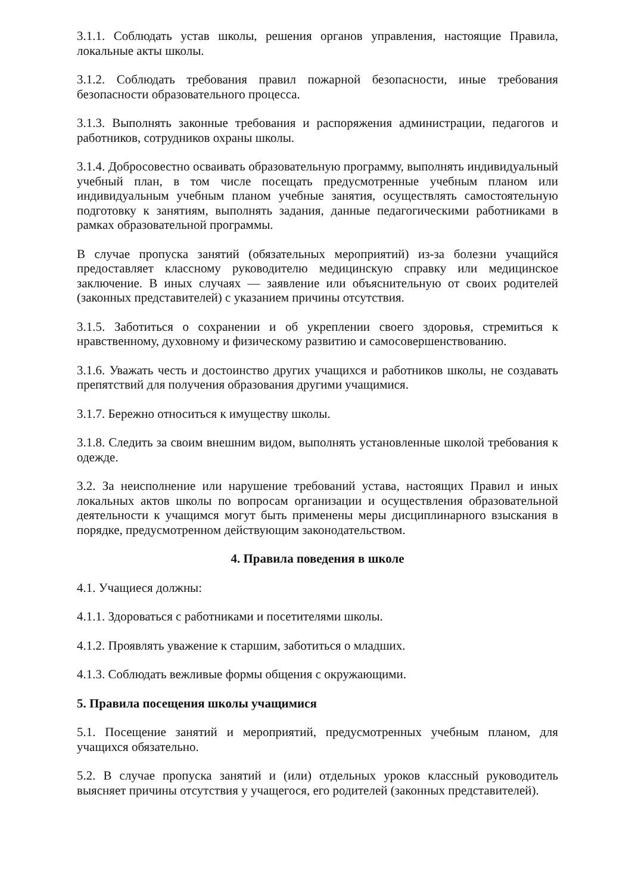3.1.1. Соблюдать устав школы, решения органов управления, настоящие Правила, локальные акты школы.
3.1.2. Соблюдать требования правил пожарной безопасности, иные требования безопасности образовательного процесса.
3.1.3. Выполнять законные требования и распоряжения администрации, педагогов и работников, сотрудников охраны школы.
3.1.4. Добросовестно осваивать образовательную программу, выполнять индивидуальный учебный план, в том числе посещать предусмотренные учебным планом или индивидуальным учебным планом учебные занятия, осуществлять самостоятельную подготовку к занятиям, выполнять задания, данные педагогическими работниками в рамках образовательной программы.
В случае пропуска занятий (обязательных мероприятий) из-за болезни учащийся предоставляет классному руководителю медицинскую справку или медицинское заключение. В иных случаях — заявление или объяснительную от своих родителей (законных представителей) с указанием причины отсутствия.
3.1.5. Заботиться о сохранении и об укреплении своего здоровья, стремиться к нравственному, духовному и физическому развитию и самосовершенствованию.
3.1.6. Уважать честь и достоинство других учащихся и работников школы, не создавать препятствий для получения образования другими учащимися.
3.1.7. Бережно относиться к имуществу школы.
3.1.8. Следить за своим внешним видом, выполнять установленные школой требования к одежде.
3.2. За неисполнение или нарушение требований устава, настоящих Правил и иных локальных актов школы по вопросам организации и осуществления образовательной деятельности к учащимся могут быть применены меры дисциплинарного взыскания в порядке, предусмотренном действующим законодательством.
4. Правила поведения в школе
4.1. Учащиеся должны:
4.1.1. Здороваться с работниками и посетителями школы.
4.1.2. Проявлять уважение к старшим, заботиться о младших.
4.1.3. Соблюдать вежливые формы общения с окружающими.
5. Правила посещения школы учащимися
5.1. Посещение занятий и мероприятий, предусмотренных учебным планом, для учащихся обязательно.
5.2. В случае пропуска занятий и (или) отдельных уроков классный руководитель выясняет причины отсутствия у учащегося, его родителей (законных представителей).